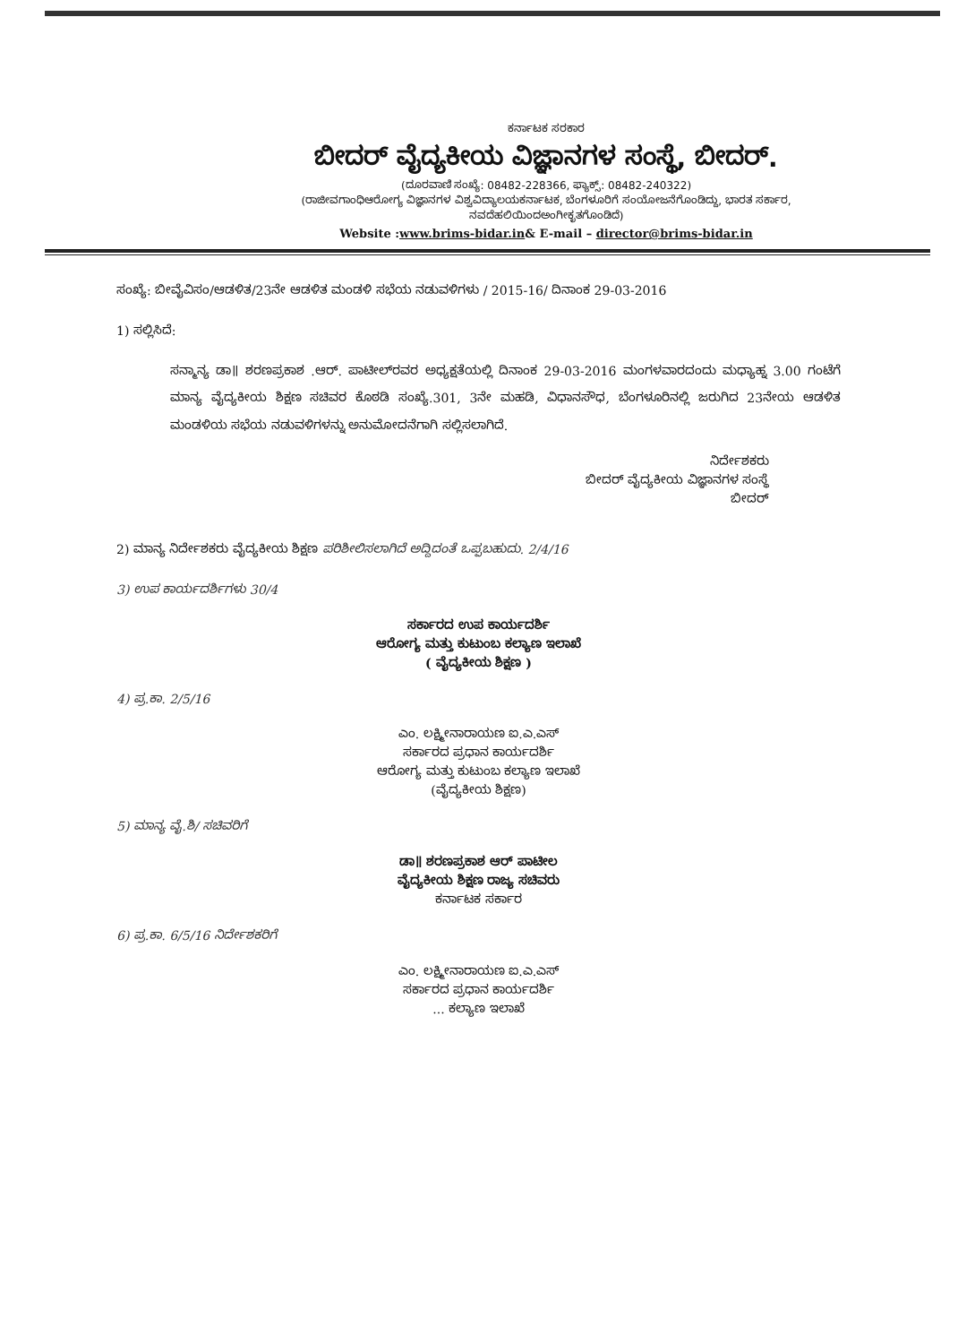ಕರ್ನಾಟಕ ಸರಕಾರ
ಬೀದರ್ ವೈದ್ಯಕೀಯ ವಿಜ್ಞಾನಗಳ ಸಂಸ್ಥೆ, ಬೀದರ್.
(ದೂರವಾಣಿ ಸಂಖ್ಯೆ: 08482-228366, ಫ್ಯಾಕ್ಸ್: 08482-240322)
(ರಾಜೀವಗಾಂಧಿಆರೋಗ್ಯ ವಿಜ್ಞಾನಗಳ ವಿಶ್ವವಿದ್ಯಾಲಯಕರ್ನಾಟಕ, ಬೆಂಗಳೂರಿಗೆ ಸಂಯೋಜನೆಗೊಂಡಿದ್ದು, ಭಾರತ ಸರ್ಕಾರ, ನವದೆಹಲಿಯಿಂದಅಂಗೀಕೃತಗೊಂಡಿದೆ)
Website :www.brims-bidar.in& E-mail – director@brims-bidar.in
ಸಂಖ್ಯೆ: ಬೀವೈವಿಸಂ/ಆಡಳಿತ/23ನೇ ಆಡಳಿತ ಮಂಡಳಿ ಸಭೆಯ ನಡುವಳಿಗಳು / 2015-16/ ದಿನಾಂಕ 29-03-2016
1) ಸಲ್ಲಿಸಿದೆ:
ಸನ್ಮಾನ್ಯ ಡಾ॥ ಶರಣಪ್ರಕಾಶ .ಆರ್. ಪಾಟೀಲ್‌ರವರ ಅಧ್ಯಕ್ಷತೆಯಲ್ಲಿ ದಿನಾಂಕ 29-03-2016 ಮಂಗಳವಾರದಂದು ಮಧ್ಯಾಹ್ನ 3.00 ಗಂಟೆಗೆ ಮಾನ್ಯ ವೈದ್ಯಕೀಯ ಶಿಕ್ಷಣ ಸಚಿವರ ಕೊಠಡಿ ಸಂಖ್ಯೆ.301, 3ನೇ ಮಹಡಿ, ವಿಧಾನಸೌಧ, ಬೆಂಗಳೂರಿನಲ್ಲಿ ಜರುಗಿದ 23ನೇಯ ಆಡಳಿತ ಮಂಡಳಿಯ ಸಭೆಯ ನಡುವಳಿಗಳನ್ನು ಅನುಮೋದನೆಗಾಗಿ ಸಲ್ಲಿಸಲಾಗಿದೆ.
ನಿರ್ದೇಶಕರು
ಬೀದರ್ ವೈದ್ಯಕೀಯ ವಿಜ್ಞಾನಗಳ ಸಂಸ್ಥೆ
ಬೀದರ್
2) ಮಾನ್ಯ ನಿರ್ದೇಶಕರು ವೈದ್ಯಕೀಯ ಶಿಕ್ಷಣ ಪರಿಶೀಲಿಸಲಾಗಿದೆ ಅದ್ದಿದಂತೆ ಒಪ್ಪಬಹುದು. 2/4/16
3) ಉಪ ಕಾರ್ಯದರ್ಶಿಗಳು 30/4
ಸರ್ಕಾರದ ಉಪ ಕಾರ್ಯದರ್ಶಿ
ಆರೋಗ್ಯ ಮತ್ತು ಕುಟುಂಬ ಕಲ್ಯಾಣ ಇಲಾಖೆ
( ವೈದ್ಯಕೀಯ ಶಿಕ್ಷಣ )
4) ಪ್ರ.ಕಾ. 2/5/16
ಎಂ. ಲಕ್ಷ್ಮೀನಾರಾಯಣ ಐ.ಎ.ಎಸ್
ಸರ್ಕಾರದ ಪ್ರಧಾನ ಕಾರ್ಯದರ್ಶಿ
ಆರೋಗ್ಯ ಮತ್ತು ಕುಟುಂಬ ಕಲ್ಯಾಣ ಇಲಾಖೆ
(ವೈದ್ಯಕೀಯ ಶಿಕ್ಷಣ)
5) ಮಾನ್ಯ ವೈ.ಶಿ/ ಸಚಿವರಿಗೆ
ಡಾ॥ ಶರಣಪ್ರಕಾಶ ಆರ್ ಪಾಟೀಲ
ವೈದ್ಯಕೀಯ ಶಿಕ್ಷಣ ರಾಜ್ಯ ಸಚಿವರು
ಕರ್ನಾಟಕ ಸರ್ಕಾರ
6) ಪ್ರ.ಕಾ. 6/5/16 ನಿರ್ದೇಶಕರಿಗೆ
ಎಂ. ಲಕ್ಷ್ಮೀನಾರಾಯಣ ಐ.ಎ.ಎಸ್
ಸರ್ಕಾರದ ಪ್ರಧಾನ ಕಾರ್ಯದರ್ಶಿ
... ಕಲ್ಯಾಣ ಇಲಾಖೆ